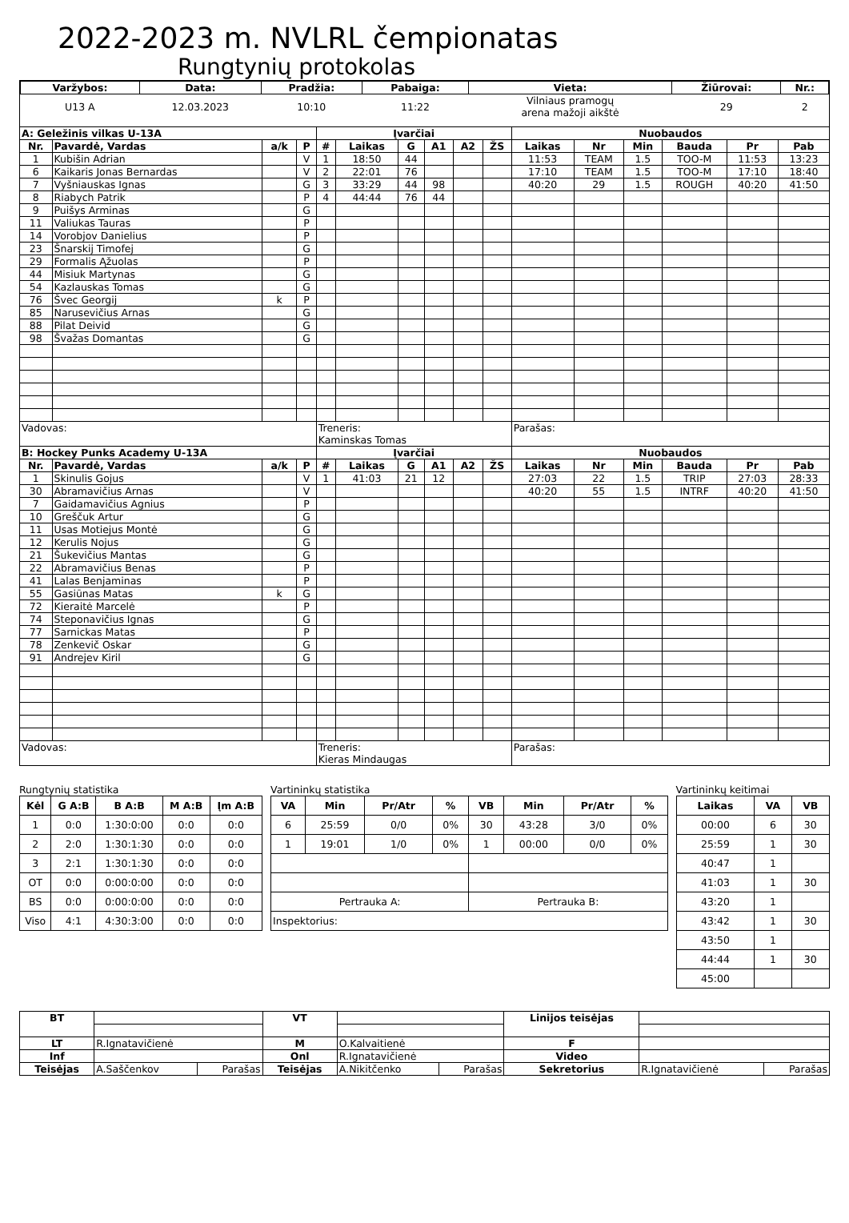2022-2023 m. NVLRL čempionatas
Rungtynių protokolas
| Varžybos: | Data: | Pradžia: | Pabaiga: | Vieta: | Žiūrovai: | Nr.: |
| --- | --- | --- | --- | --- | --- | --- |
| U13 A | 12.03.2023 | 10:10 | 11:22 | Vilniaus pramogų arena mažoji aikštė | 29 | 2 |
| A: Geležinis vilkas U-13A | | | | Įvarčiai | | | | | | Nuobaudos | | | | | |
| --- | --- | --- | --- | --- | --- | --- | --- | --- | --- | --- | --- | --- | --- | --- | --- |
| Nr. | Pavardė, Vardas | a/k | P | # | Laikas | G | A1 | A2 | ŽS | Laikas | Nr | Min | Bauda | Pr | Pab |
| 1 | Kubišin Adrian | | V | 1 | 18:50 | 44 | | | | 11:53 | TEAM | 1.5 | TOO-M | 11:53 | 13:23 |
| 6 | Kaikaris Jonas Bernardas | | V | 2 | 22:01 | 76 | | | | 17:10 | TEAM | 1.5 | TOO-M | 17:10 | 18:40 |
| 7 | Vyšniauskas Ignas | | G | 3 | 33:29 | 44 | 98 | | | 40:20 | 29 | 1.5 | ROUGH | 40:20 | 41:50 |
| 8 | Riabych Patrik | | P | 4 | 44:44 | 76 | 44 | | | | | | | | |
| 9 | Puišys Arminas | | G | | | | | | | | | | | | |
| 11 | Valiukas Tauras | | P | | | | | | | | | | | | |
| 14 | Vorobjov Danielius | | P | | | | | | | | | | | | |
| 23 | Šnarskij Timofej | | G | | | | | | | | | | | | |
| 29 | Formalis Ąžuolas | | P | | | | | | | | | | | | |
| 44 | Misiuk Martynas | | G | | | | | | | | | | | | |
| 54 | Kazlauskas Tomas | | G | | | | | | | | | | | | |
| 76 | Švec Georgij | k | P | | | | | | | | | | | | |
| 85 | Narusevičius Arnas | | G | | | | | | | | | | | | |
| 88 | Pilat Deivid | | G | | | | | | | | | | | | |
| 98 | Švažas Domantas | | G | | | | | | | | | | | | |
| Vadovas: | | | | Treneris: Kaminskas Tomas | | | | | | Parašas: | | | | | |
| B: Hockey Punks Academy U-13A | | | | Įvarčiai | | | | | | Nuobaudos | | | | | |
| Nr. | Pavardė, Vardas | a/k | P | # | Laikas | G | A1 | A2 | ŽS | Laikas | Nr | Min | Bauda | Pr | Pab |
| 1 | Skinulis Gojus | | V | 1 | 41:03 | 21 | 12 | | | 27:03 | 22 | 1.5 | TRIP | 27:03 | 28:33 |
| 30 | Abramavičius Arnas | | V | | | | | | | 40:20 | 55 | 1.5 | INTRF | 40:20 | 41:50 |
| 7 | Gaidamavičius Agnius | | P | | | | | | | | | | | | |
| 10 | Greščuk Artur | | G | | | | | | | | | | | | |
| 11 | Usas Motiejus Montė | | G | | | | | | | | | | | | |
| 12 | Kerulis Nojus | | G | | | | | | | | | | | | |
| 21 | Šukevičius Mantas | | G | | | | | | | | | | | | |
| 22 | Abramavičius Benas | | P | | | | | | | | | | | | |
| 41 | Lalas Benjaminas | | P | | | | | | | | | | | | |
| 55 | Gasiūnas Matas | k | G | | | | | | | | | | | | |
| 72 | Kieraitė Marcelė | | P | | | | | | | | | | | | |
| 74 | Steponavičius Ignas | | G | | | | | | | | | | | | |
| 77 | Sarnickas Matas | | P | | | | | | | | | | | | |
| 78 | Zenkevič Oskar | | G | | | | | | | | | | | | |
| 91 | Andrejev Kiril | | G | | | | | | | | | | | | |
| Vadovas: | | | | Treneris: Kieras Mindaugas | | | | | | Parašas: | | | | | |
Rungtynių statistika
| Kėl | G A:B | B A:B | M A:B | Įm A:B |
| --- | --- | --- | --- | --- |
| 1 | 0:0 | 1:30:0:00 | 0:0 | 0:0 |
| 2 | 2:0 | 1:30:1:30 | 0:0 | 0:0 |
| 3 | 2:1 | 1:30:1:30 | 0:0 | 0:0 |
| OT | 0:0 | 0:00:0:00 | 0:0 | 0:0 |
| BS | 0:0 | 0:00:0:00 | 0:0 | 0:0 |
| Viso | 4:1 | 4:30:3:00 | 0:0 | 0:0 |
Vartininkų statistika
| VA | Min | Pr/Atr | % | VB | Min | Pr/Atr | % |
| --- | --- | --- | --- | --- | --- | --- | --- |
| 6 | 25:59 | 0/0 | 0% | 30 | 43:28 | 3/0 | 0% |
| 1 | 19:01 | 1/0 | 0% | 1 | 00:00 | 0/0 | 0% |
| Pertrauka A: | | | | Pertrauka B: | | | |
| Inspektorius: | | | | | | | |
Vartininkų keitimai
| Laikas | VA | VB |
| --- | --- | --- |
| 00:00 | 6 | 30 |
| 25:59 | 1 | 30 |
| 40:47 | 1 | |
| 41:03 | 1 | 30 |
| 43:20 | 1 | |
| 43:42 | 1 | 30 |
| 43:50 | 1 | |
| 44:44 | 1 | 30 |
| 45:00 | | |
| BT | | | VT | | | Linijos teisėjas | | |
| LT | R.Ignatavičienė | | M | O.Kalvaitienė | | F | | |
| Inf | | | Onl | R.Ignatavičienė | | Video | | |
| Teisėjas | A.Saščenkov | Parašas | Teisėjas | A.Nikitčenko | Parašas | Sekretorius | R.Ignatavičienė | Parašas |